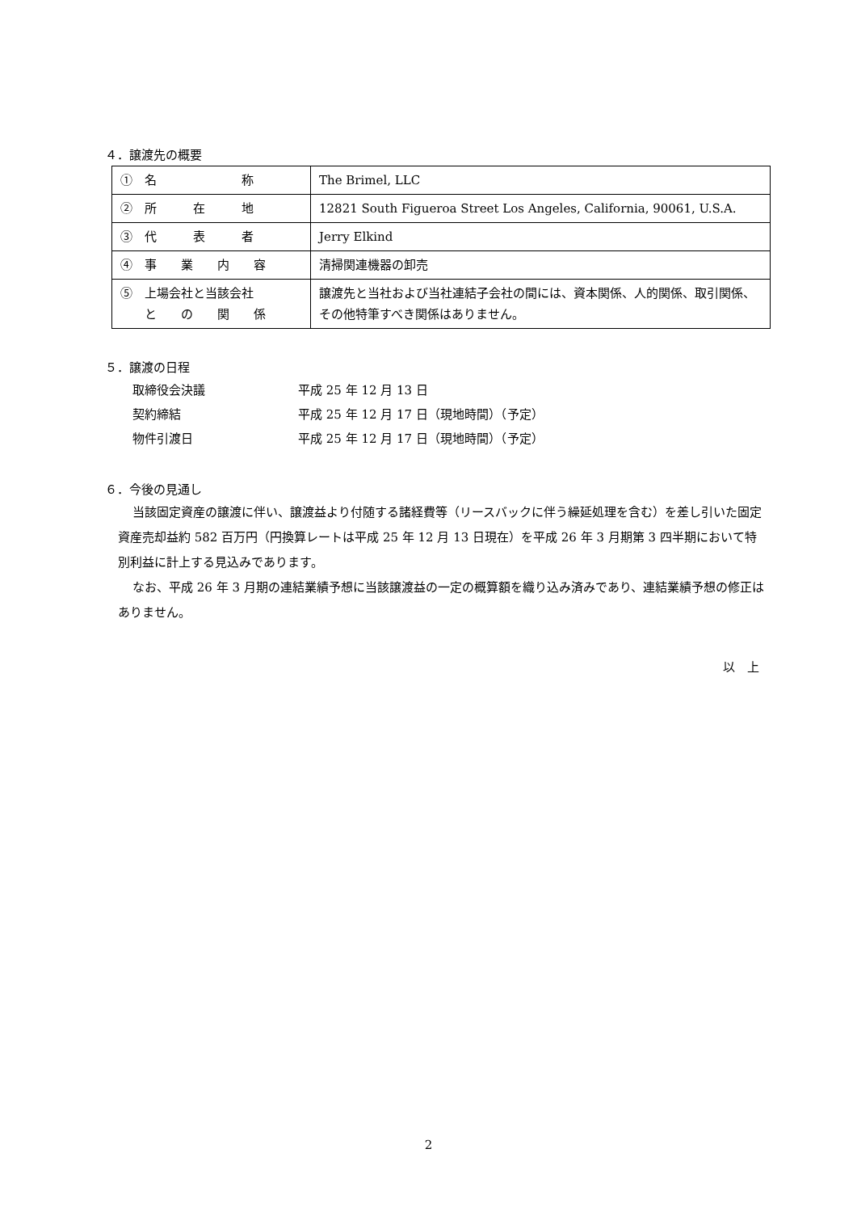４．譲渡先の概要
| ① 名 称 | The Brimel, LLC |
| ② 所 在 地 | 12821 South Figueroa Street Los Angeles, California, 90061, U.S.A. |
| ③ 代 表 者 | Jerry Elkind |
| ④ 事 業 内 容 | 清掃関連機器の卸売 |
| ⑤ 上場会社と当該会社 と の 関 係 | 譲渡先と当社および当社連結子会社の間には、資本関係、人的関係、取引関係、その他特筆すべき関係はありません。 |
５．譲渡の日程
取締役会決議 平成 25 年 12 月 13 日
契約締結 平成 25 年 12 月 17 日（現地時間）（予定）
物件引渡日 平成 25 年 12 月 17 日（現地時間）（予定）
６．今後の見通し
当該固定資産の譲渡に伴い、譲渡益より付随する諸経費等（リースバックに伴う繰延処理を含む）を差し引いた固定資産売却益約 582 百万円（円換算レートは平成 25 年 12 月 13 日現在）を平成 26 年 3 月期第 3 四半期において特別利益に計上する見込みであります。
なお、平成 26 年 3 月期の連結業績予想に当該譲渡益の一定の概算額を織り込み済みであり、連結業績予想の修正はありません。
以　上
2